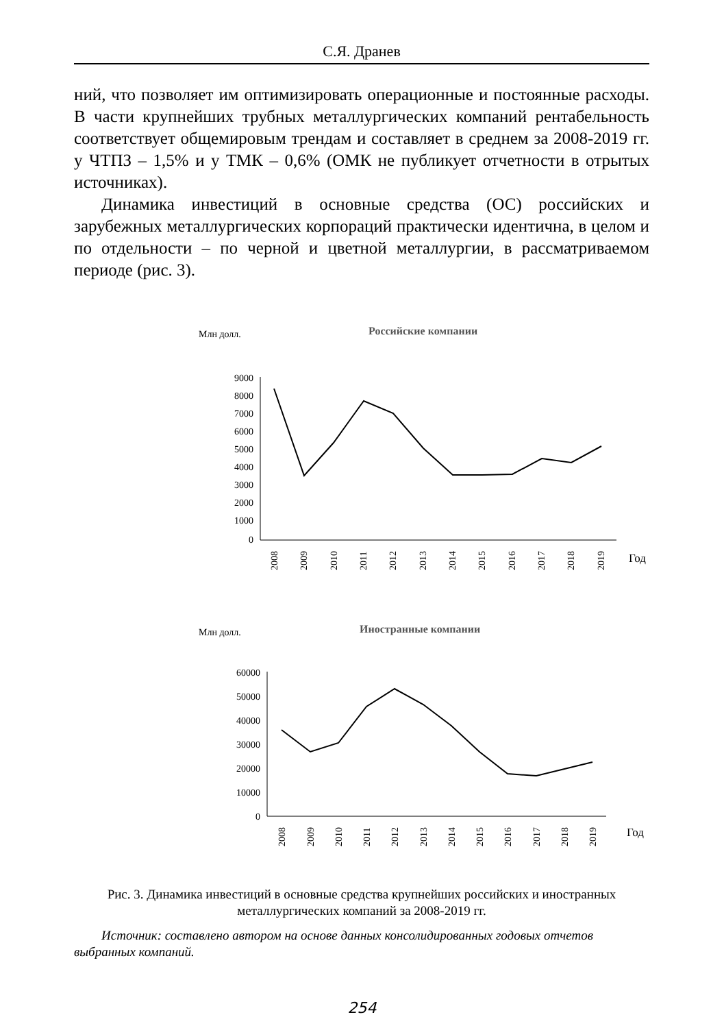С.Я. Дранев
ний, что позволяет им оптимизировать операционные и постоянные расходы. В части крупнейших трубных металлургических компаний рентабельность соответствует общемировым трендам и составляет в среднем за 2008-2019 гг. у ЧТПЗ – 1,5% и у ТМК – 0,6% (ОМК не публикует отчетности в отрытых источниках).
Динамика инвестиций в основные средства (ОС) российских и зарубежных металлургических корпораций практически идентична, в целом и по отдельности – по черной и цветной металлургии, в рассматриваемом периоде (рис. 3).
Млн долл.
Российские компании
9000
8000
7000
6000
5000
4000
3000
2000
1000
0
2008
2009
2010
2011
2012
2013
2014
2015
2016
2017
2018
2019
Год
Млн долл.
Иностранные компании
60000
50000
40000
30000
20000
10000
0
2008
2009
2010
2011
2012
2013
2014
2015
2016
2017
2018
2019
Год
Рис. 3. Динамика инвестиций в основные средства крупнейших российских и иностранных металлургических компаний за 2008-2019 гг.
Источник: составлено автором на основе данных консолидированных годовых отчетов выбранных компаний.
254